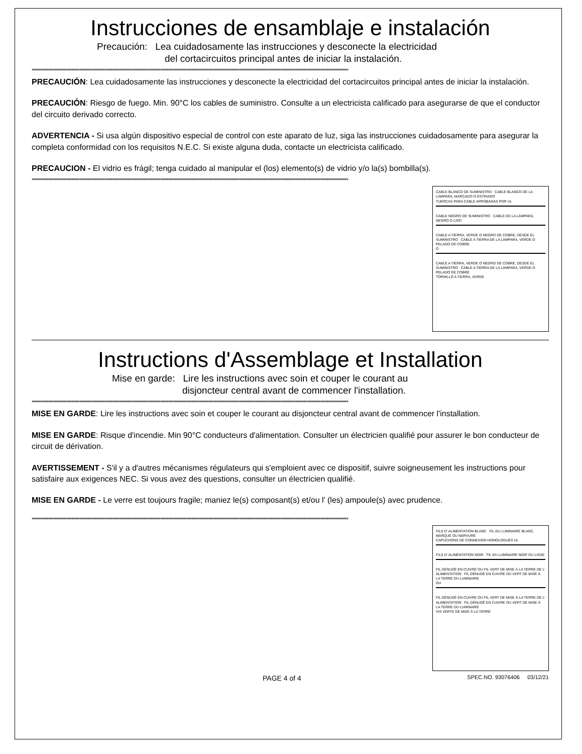Instrucciones de ensamblaje e instalación
Precaución: Lea cuidadosamente las instrucciones y desconecte la electricidad
del cortacircuitos principal antes de iniciar la instalación.
************************************************************************************************************************************************************************************************
PRECAUCIÓN: Lea cuidadosamente las instrucciones y desconecte la electricidad del cortacircuitos principal antes de iniciar la instalación.
PRECAUCIÓN: Riesgo de fuego. Min. 90°C los cables de suministro. Consulte a un electricista calificado para asegurarse de que el conductor del circuito derivado correcto.
ADVERTENCIA - Si usa algún dispositivo especial de control con este aparato de luz, siga las instrucciones cuidadosamente para asegurar la completa conformidad con los requisitos N.E.C. Si existe alguna duda, contacte un electricista calificado.
PRECAUCION - El vidrio es frágil; tenga cuidado al manipular el (los) elemento(s) de vidrio y/o la(s) bombilla(s).
************************************************************************************************************************************************************************************************
CABLE BLANCO DE SUMINISTRO CABLE BLANCO DE LA LÁMPARA, MARCADO O ESTRIADO
TUERCAS PARA CABLE APROBADAS POR UL
CABLE NEGRO DE SUMINISTRO CABLE DE LA LÁMPARA, NEGRO O LISO
CABLE A TIERRA, VERDE O NEGRO DE COBRE, DESDE EL SUMINISTRO CABLE A TIERRA DE LA LÁMPARA, VERDE O PELADO DE COBRE
O
CABLE A TIERRA, VERDE O NEGRO DE COBRE, DESDE EL SUMINISTRO CABLE A TIERRA DE LA LÁMPARA, VERDE O PELADO DE COBRE
TORNILLO A TIERRA, VERDE
Instructions d'Assemblage et Installation
Mise en garde: Lire les instructions avec soin et couper le courant au
disjoncteur central avant de commencer l'installation.
************************************************************************************************************************************************************************************************
MISE EN GARDE: Lire les instructions avec soin et couper le courant au disjoncteur central avant de commencer l'installation.
MISE EN GARDE: Risque d'incendie. Min 90°C conducteurs d'alimentation. Consulter un électricien qualifié pour assurer le bon conducteur de circuit de dérivation.
AVERTISSEMENT - S'il y a d'autres mécanismes régulateurs qui s'emploient avec ce dispositif, suivre soigneusement les instructions pour satisfaire aux exigences NEC. Si vous avez des questions, consulter un électricien qualifié.
MISE EN GARDE - Le verre est toujours fragile; maniez le(s) composant(s) et/ou l' (les) ampoule(s) avec prudence.
************************************************************************************************************************************************************************************************
FILS D' ALIMENTATION BLANC FIL DU LUMINAIRE BLANC, MARQUÉ OU NERVURÉ
CAPUCHONS DE CONNEXION HOMOLOGUÉS UL
FILS D' ALIMENTATION NOIR FIL DU LUMINAIRE NOIR OU LISSE
FIL DÉNUDÉ EN CUIVRE OU FIL VERT DE MISE À LA TERRE DE L' ALIMENTATION FIL DÉNUDÉ EN CUIVRE OU VERT DE MISE À LA TERRE DU LUMINAIRE
OU
FIL DÉNUDÉ EN CUIVRE OU FIL VERT DE MISE À LA TERRE DE L' ALIMENTATION FIL DÉNUDÉ EN CUIVRE OU VERT DE MISE À LA TERRE DU LUMINAIRE
VIS VERTE DE MISE À LA TERRE
PAGE 4 of 4 SPEC.NO. 93076406 03/12/21